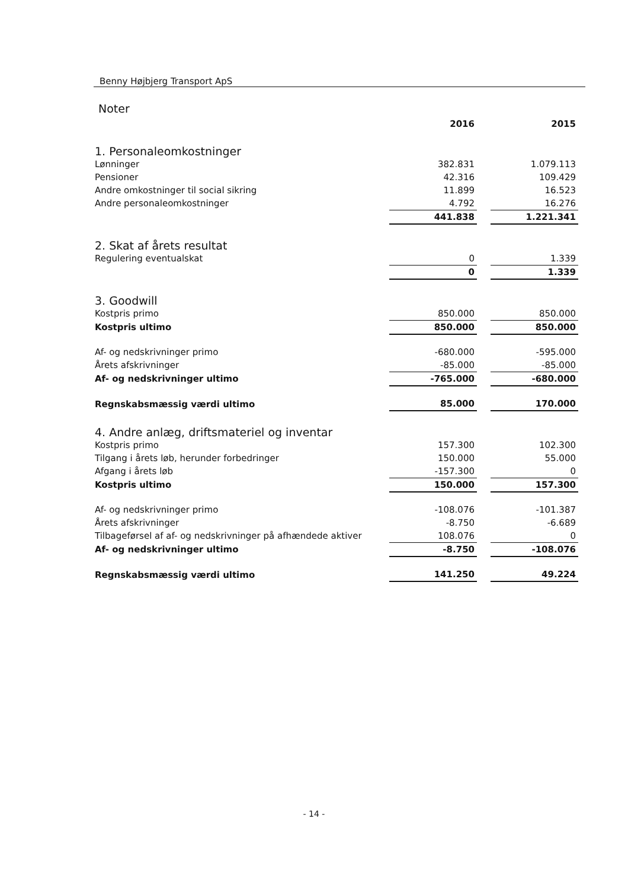Benny Højbjerg Transport ApS
Noter
| | 2016 | | 2015 |
| 1. Personaleomkostninger | | | |
| Lønninger | 382.831 | | 1.079.113 |
| Pensioner | 42.316 | | 109.429 |
| Andre omkostninger til social sikring | 11.899 | | 16.523 |
| Andre personaleomkostninger | 4.792 | | 16.276 |
| | 441.838 | | 1.221.341 |
| 2. Skat af årets resultat | | | |
| Regulering eventualskat | 0 | | 1.339 |
| | 0 | | 1.339 |
| 3. Goodwill | | | |
| Kostpris primo | 850.000 | | 850.000 |
| Kostpris ultimo | 850.000 | | 850.000 |
| Af- og nedskrivninger primo | -680.000 | | -595.000 |
| Årets afskrivninger | -85.000 | | -85.000 |
| Af- og nedskrivninger ultimo | -765.000 | | -680.000 |
| Regnskabsmæssig værdi ultimo | 85.000 | | 170.000 |
| 4. Andre anlæg, driftsmateriel og inventar | | | |
| Kostpris primo | 157.300 | | 102.300 |
| Tilgang i årets løb, herunder forbedringer | 150.000 | | 55.000 |
| Afgang i årets løb | -157.300 | | 0 |
| Kostpris ultimo | 150.000 | | 157.300 |
| Af- og nedskrivninger primo | -108.076 | | -101.387 |
| Årets afskrivninger | -8.750 | | -6.689 |
| Tilbageførsel af af- og nedskrivninger på afhændede aktiver | 108.076 | | 0 |
| Af- og nedskrivninger ultimo | -8.750 | | -108.076 |
| Regnskabsmæssig værdi ultimo | 141.250 | | 49.224 |
- 14 -